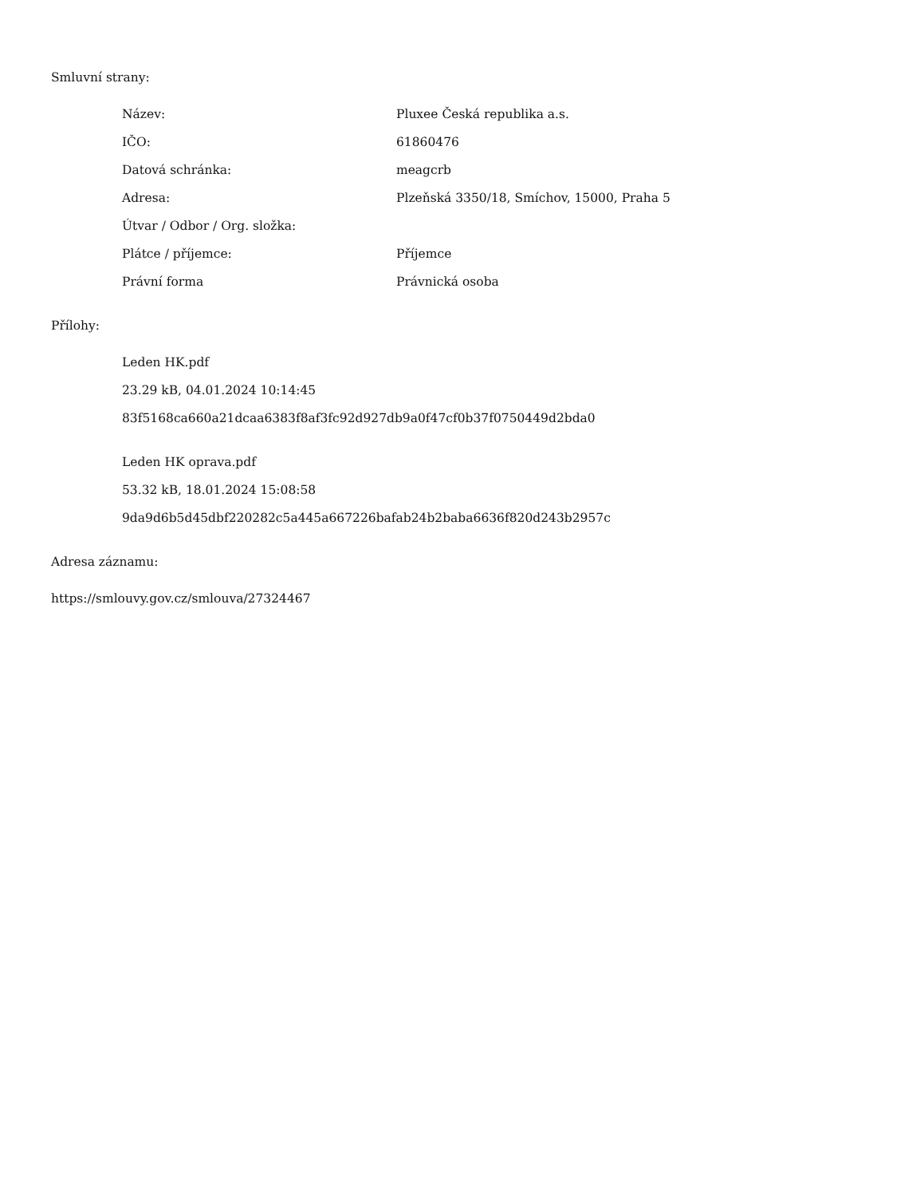Smluvní strany:
| Název: | Pluxee Česká republika a.s. |
| IČO: | 61860476 |
| Datová schránka: | meagcrb |
| Adresa: | Plzeňská 3350/18, Smíchov, 15000, Praha 5 |
| Útvar / Odbor / Org. složka: | |
| Plátce / příjemce: | Příjemce |
| Právní forma | Právnická osoba |
Přílohy:
Leden HK.pdf
23.29 kB, 04.01.2024 10:14:45
83f5168ca660a21dcaa6383f8af3fc92d927db9a0f47cf0b37f0750449d2bda0
Leden HK oprava.pdf
53.32 kB, 18.01.2024 15:08:58
9da9d6b5d45dbf220282c5a445a667226bafab24b2baba6636f820d243b2957c
Adresa záznamu:
https://smlouvy.gov.cz/smlouva/27324467